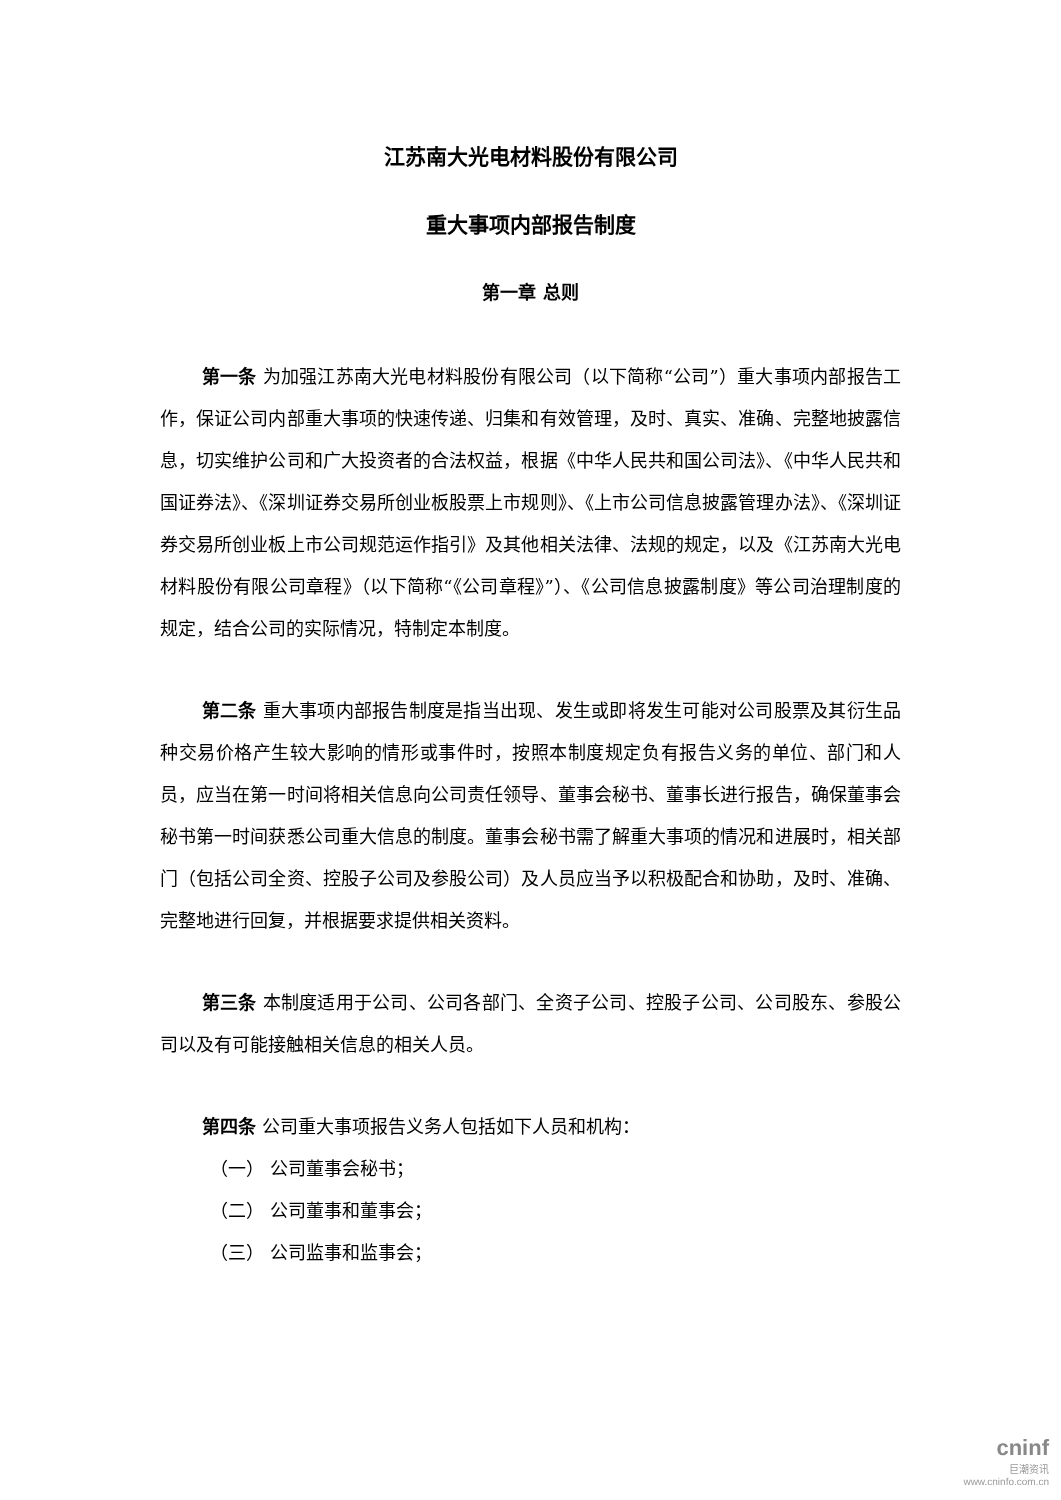江苏南大光电材料股份有限公司
重大事项内部报告制度
第一章 总则
第一条 为加强江苏南大光电材料股份有限公司（以下简称“公司”）重大事项内部报告工作，保证公司内部重大事项的快速传递、归集和有效管理，及时、真实、准确、完整地披露信息，切实维护公司和广大投资者的合法权益，根据《中华人民共和国公司法》、《中华人民共和国证券法》、《深圳证券交易所创业板股票上市规则》、《上市公司信息披露管理办法》、《深圳证券交易所创业板上市公司规范运作指引》及其他相关法律、法规的规定，以及《江苏南大光电材料股份有限公司章程》（以下简称“《公司章程》”）、《公司信息披露制度》等公司治理制度的规定，结合公司的实际情况，特制定本制度。
第二条 重大事项内部报告制度是指当出现、发生或即将发生可能对公司股票及其衍生品种交易价格产生较大影响的情形或事件时，按照本制度规定负有报告义务的单位、部门和人员，应当在第一时间将相关信息向公司责任领导、董事会秘书、董事长进行报告，确保董事会秘书第一时间获悉公司重大信息的制度。董事会秘书需了解重大事项的情况和进展时，相关部门（包括公司全资、控股子公司及参股公司）及人员应当予以积极配合和协助，及时、准确、完整地进行回复，并根据要求提供相关资料。
第三条 本制度适用于公司、公司各部门、全资子公司、控股子公司、公司股东、参股公司以及有可能接触相关信息的相关人员。
第四条 公司重大事项报告义务人包括如下人员和机构：
（一） 公司董事会秘书；
（二） 公司董事和董事会；
（三） 公司监事和监事会；
cninf
巨潮资讯
www.cninfo.com.cn